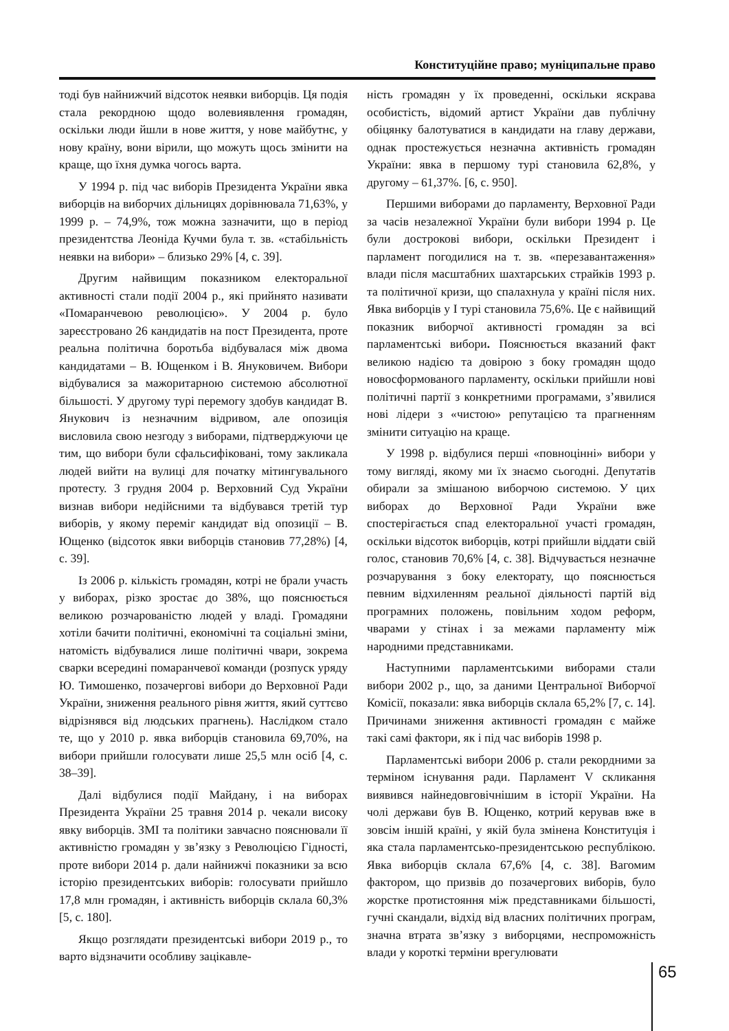Конституційне право; муніципальне право
тоді був найнижчий відсоток неявки виборців. Ця подія стала рекордною щодо волевиявлення громадян, оскільки люди йшли в нове життя, у нове майбутнє, у нову країну, вони вірили, що можуть щось змінити на краще, що їхня думка чогось варта.
У 1994 р. під час виборів Президента України явка виборців на виборчих дільницях дорівнювала 71,63%, у 1999 р. – 74,9%, тож можна зазначити, що в період президентства Леоніда Кучми була т. зв. «стабільність неявки на вибори» – близько 29% [4, с. 39].
Другим найвищим показником електоральної активності стали події 2004 р., які прийнято називати «Помаранчевою революцією». У 2004 р. було зареєстровано 26 кандидатів на пост Президента, проте реальна політична боротьба відбувалася між двома кандидатами – В. Ющенком і В. Януковичем. Вибори відбувалися за мажоритарною системою абсолютної більшості. У другому турі перемогу здобув кандидат В. Янукович із незначним відривом, але опозиція висловила свою незгоду з виборами, підтверджуючи це тим, що вибори були сфальсифіковані, тому закликала людей вийти на вулиці для початку мітингувального протесту. 3 грудня 2004 р. Верховний Суд України визнав вибори недійсними та відбувався третій тур виборів, у якому переміг кандидат від опозиції – В. Ющенко (відсоток явки виборців становив 77,28%) [4, с. 39].
Із 2006 р. кількість громадян, котрі не брали участь у виборах, різко зростає до 38%, що пояснюється великою розчарованістю людей у владі. Громадяни хотіли бачити політичні, економічні та соціальні зміни, натомість відбувалися лише політичні чвари, зокрема сварки всередині помаранчевої команди (розпуск уряду Ю. Тимошенко, позачергові вибори до Верховної Ради України, зниження реального рівня життя, який суттєво відрізнявся від людських прагнень). Наслідком стало те, що у 2010 р. явка виборців становила 69,70%, на вибори прийшли голосувати лише 25,5 млн осіб [4, с. 38–39].
Далі відбулися події Майдану, і на виборах Президента України 25 травня 2014 р. чекали високу явку виборців. ЗМІ та політики завчасно пояснювали її активністю громадян у зв’язку з Революцією Гідності, проте вибори 2014 р. дали найнижчі показники за всю історію президентських виборів: голосувати прийшло 17,8 млн громадян, і активність виборців склала 60,3% [5, с. 180].
Якщо розглядати президентські вибори 2019 р., то варто відзначити особливу зацікавле-
ність громадян у їх проведенні, оскільки яскрава особистість, відомий артист України дав публічну обіцянку балотуватися в кандидати на главу держави, однак простежується незначна активність громадян України: явка в першому турі становила 62,8%, у другому – 61,37%. [6, с. 950].
Першими виборами до парламенту, Верховної Ради за часів незалежної України були вибори 1994 р. Це були дострокові вибори, оскільки Президент і парламент погодилися на т. зв. «перезавантаження» влади після масштабних шахтарських страйків 1993 р. та політичної кризи, що спалахнула у країні після них. Явка виборців у І турі становила 75,6%. Це є найвищий показник виборчої активності громадян за всі парламентські вибори. Пояснюється вказаний факт великою надією та довірою з боку громадян щодо новосформованого парламенту, оскільки прийшли нові політичні партії з конкретними програмами, з’явилися нові лідери з «чистою» репутацією та прагненням змінити ситуацію на краще.
У 1998 р. відбулися перші «повноцінні» вибори у тому вигляді, якому ми їх знаємо сьогодні. Депутатів обирали за змішаною виборчою системою. У цих виборах до Верховної Ради України вже спостерігається спад електоральної участі громадян, оскільки відсоток виборців, котрі прийшли віддати свій голос, становив 70,6% [4, с. 38]. Відчувається незначне розчарування з боку електорату, що пояснюється певним відхиленням реальної діяльності партій від програмних положень, повільним ходом реформ, чварами у стінах і за межами парламенту між народними представниками.
Наступними парламентськими виборами стали вибори 2002 р., що, за даними Центральної Виборчої Комісії, показали: явка виборців склала 65,2% [7, с. 14]. Причинами зниження активності громадян є майже такі самі фактори, як і під час виборів 1998 р.
Парламентські вибори 2006 р. стали рекордними за терміном існування ради. Парламент V скликання виявився найнедовговічнішим в історії України. На чолі держави був В. Ющенко, котрий керував вже в зовсім іншій країні, у якій була змінена Конституція і яка стала парламентсько-президентською республікою. Явка виборців склала 67,6% [4, с. 38]. Вагомим фактором, що призвів до позачергових виборів, було жорстке протистояння між представниками більшості, гучні скандали, відхід від власних політичних програм, значна втрата зв’язку з виборцями, неспроможність влади у короткі терміни врегулювати
65